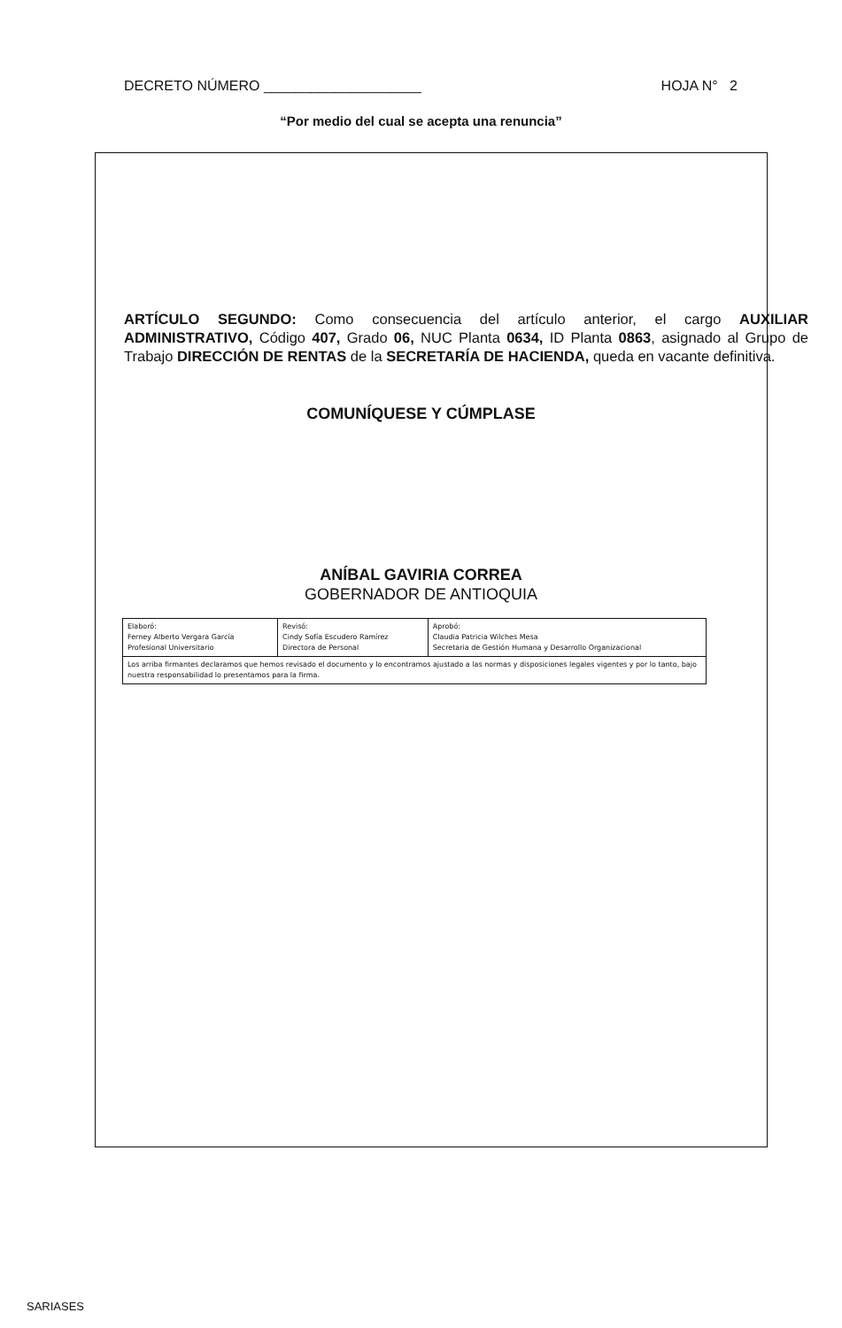DECRETO NÚMERO ____________________ HOJA N° 2
“Por medio del cual se acepta una renuncia”
ARTÍCULO SEGUNDO: Como consecuencia del artículo anterior, el cargo AUXILIAR ADMINISTRATIVO, Código 407, Grado 06, NUC Planta 0634, ID Planta 0863, asignado al Grupo de Trabajo DIRECCIÓN DE RENTAS de la SECRETARÍA DE HACIENDA, queda en vacante definitiva.
COMUNÍQUESE Y CÚMPLASE
ANÍBAL GAVIRIA CORREA
GOBERNADOR DE ANTIOQUIA
| Elaboró: Ferney Alberto Vergara García Profesional Universitario | Revisó: Cindy Sofía Escudero Ramírez Directora de Personal | Aprobó: Claudia Patricia Wilches Mesa Secretaria de Gestión Humana y Desarrollo Organizacional |
| Los arriba firmantes declaramos que hemos revisado el documento y lo encontramos ajustado a las normas y disposiciones legales vigentes y por lo tanto, bajo nuestra responsabilidad lo presentamos para la firma. | | |
SARIASES